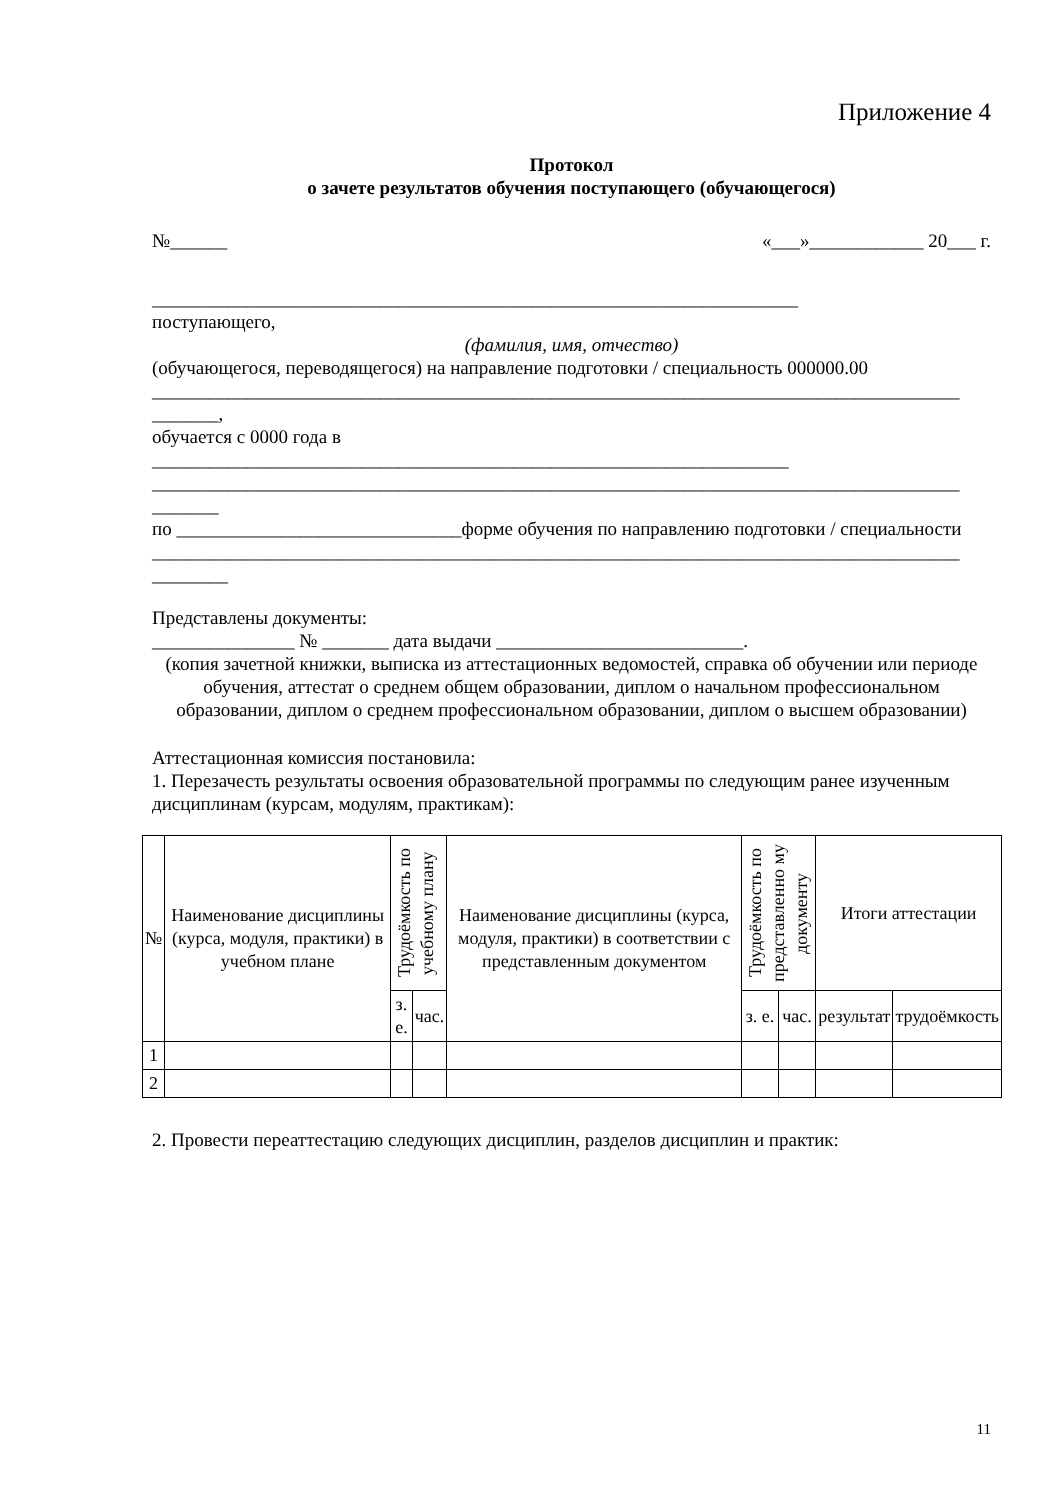Приложение 4
Протокол
о зачете результатов обучения поступающего (обучающегося)
№______ «___»____________ 20___ г.
____________________________________________________________________
поступающего,
(фамилия, имя, отчество)
(обучающегося, переводящегося) на направление подготовки / специальность 000000.00
_____________________________________________________________________________________
_______,
обучается с 0000 года в
___________________________________________________________________
_____________________________________________________________________________________
_______
по ______________________________форме обучения по направлению подготовки / специальности
_____________________________________________________________________________________
________
Представлены документы:
_______________ № _______ дата выдачи __________________________.
(копия зачетной книжки, выписка из аттестационных ведомостей, справка об обучении или периоде обучения, аттестат о среднем общем образовании, диплом о начальном профессиональном образовании, диплом о среднем профессиональном образовании, диплом о высшем образовании)
Аттестационная комиссия постановила:
1. Перезачесть результаты освоения образовательной программы по следующим ранее изученным
дисциплинам (курсам, модулям, практикам):
| № | Наименование дисциплины (курса, модуля, практики) в учебном плане | Трудоёмкость по учебному плану | | Наименование дисциплины (курса, модуля, практики) в соответствии с представленным документом | Трудоёмкость по представленно му документу | | Итоги аттестации | |
| --- | --- | --- | --- | --- | --- | --- | --- | --- |
| | | з. е. | час. | | з. е. | час. | результат | трудоёмкость |
| 1 | | | | | | | | |
| 2 | | | | | | | | |
2. Провести переаттестацию следующих дисциплин, разделов дисциплин и практик:
11